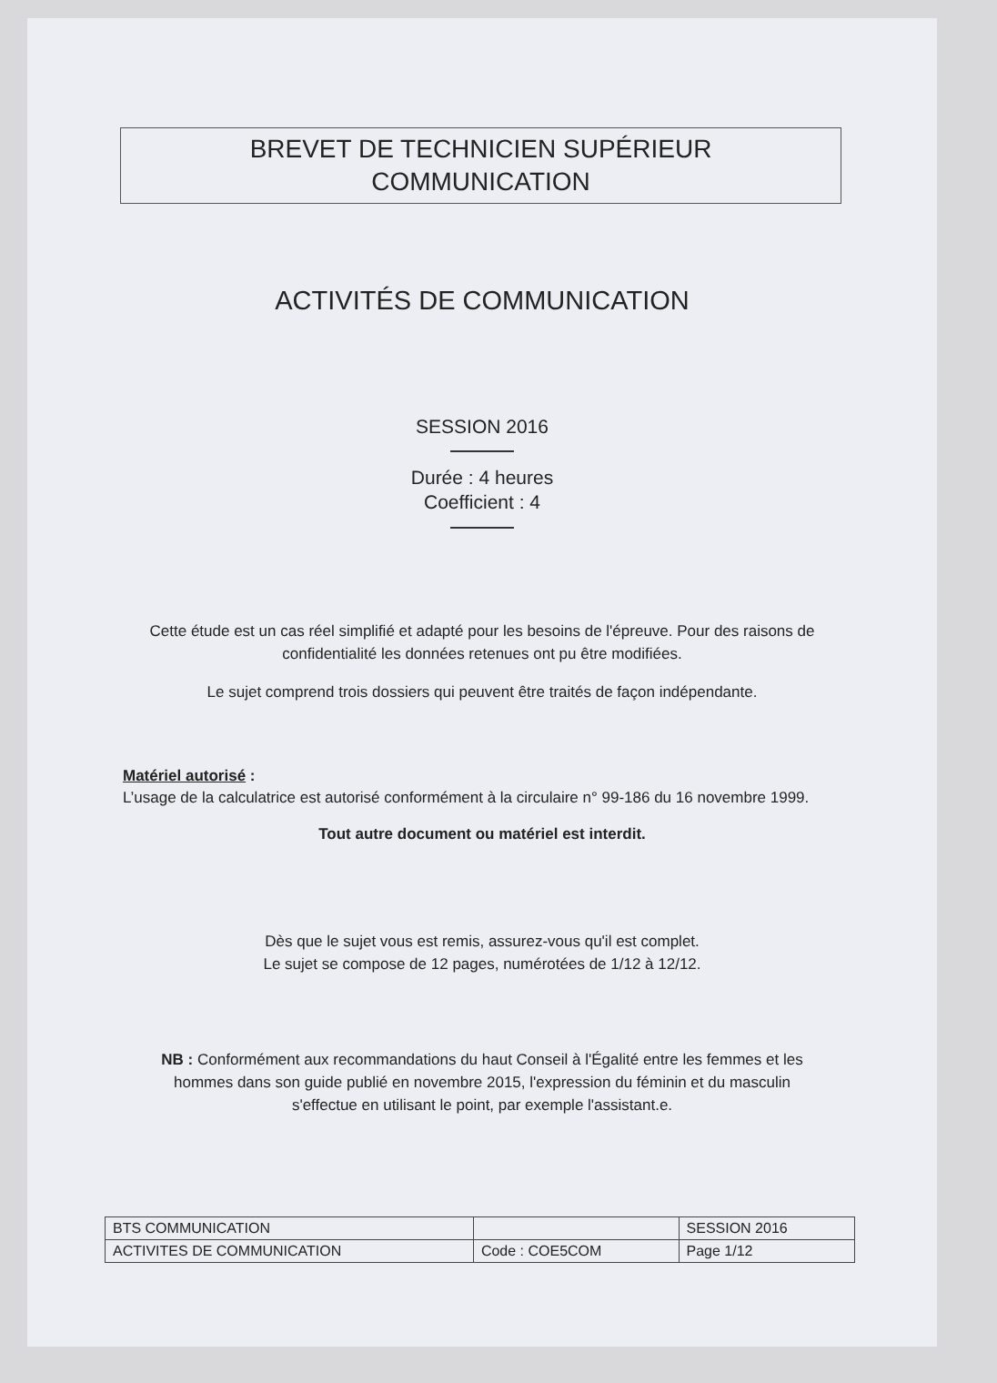BREVET DE TECHNICIEN SUPÉRIEUR
COMMUNICATION
ACTIVITÉS DE COMMUNICATION
SESSION 2016
Durée : 4 heures
Coefficient : 4
Cette étude est un cas réel simplifié et adapté pour les besoins de l'épreuve. Pour des raisons de confidentialité les données retenues ont pu être modifiées.
Le sujet comprend trois dossiers qui peuvent être traités de façon indépendante.
Matériel autorisé :
L’usage de la calculatrice est autorisé conformément à la circulaire n° 99-186 du 16 novembre 1999.
Tout autre document ou matériel est interdit.
Dès que le sujet vous est remis, assurez-vous qu'il est complet.
Le sujet se compose de 12 pages, numérotées de 1/12 à 12/12.
NB : Conformément aux recommandations du haut Conseil à l'Égalité entre les femmes et les hommes dans son guide publié en novembre 2015, l'expression du féminin et du masculin s'effectue en utilisant le point, par exemple l'assistant.e.
| BTS COMMUNICATION | | SESSION 2016 |
| ACTIVITES DE COMMUNICATION | Code : COE5COM | Page 1/12 |